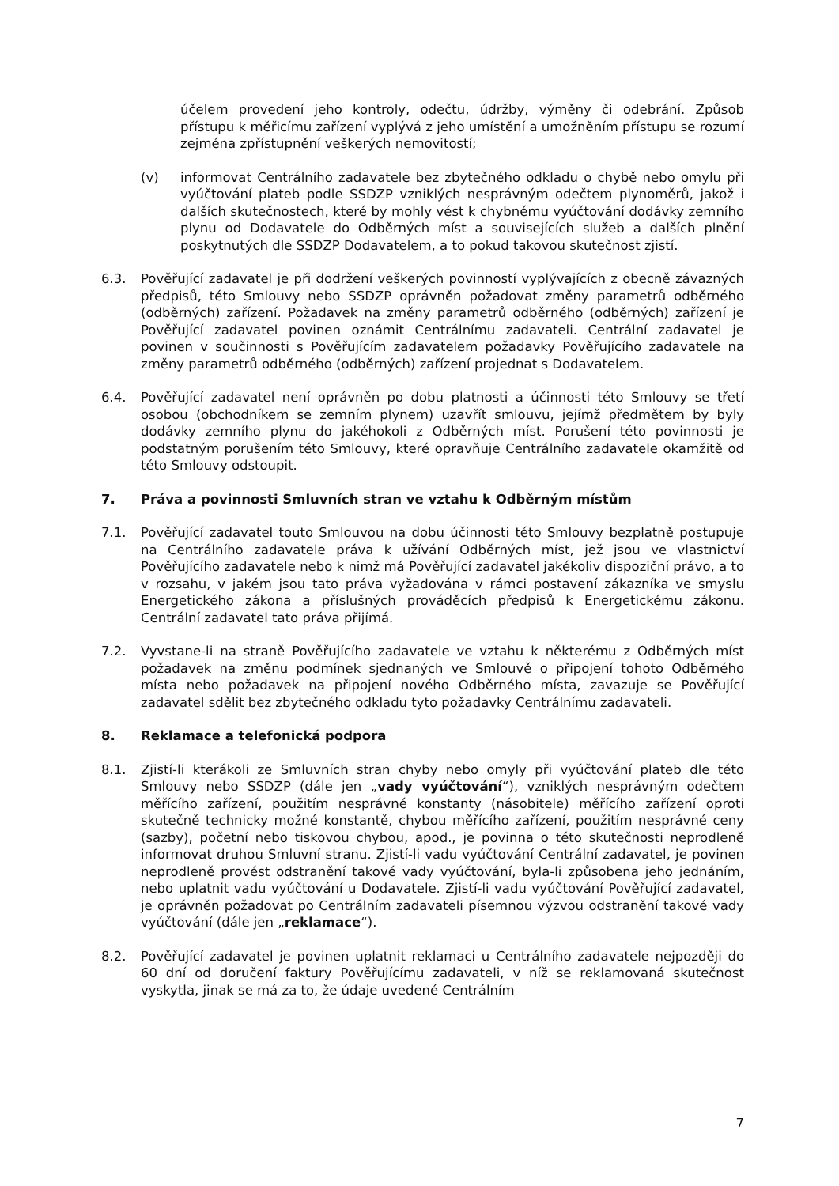účelem provedení jeho kontroly, odečtu, údržby, výměny či odebrání. Způsob přístupu k měřicímu zařízení vyplývá z jeho umístění a umožněním přístupu se rozumí zejména zpřístupnění veškerých nemovitostí;
(v) informovat Centrálního zadavatele bez zbytečného odkladu o chybě nebo omylu při vyúčtování plateb podle SSDZP vzniklých nesprávným odečtem plynoměrů, jakož i dalších skutečnostech, které by mohly vést k chybnému vyúčtování dodávky zemního plynu od Dodavatele do Odběrných míst a souvisejících služeb a dalších plnění poskytnutých dle SSDZP Dodavatelem, a to pokud takovou skutečnost zjistí.
6.3. Pověřující zadavatel je při dodržení veškerých povinností vyplývajících z obecně závazných předpisů, této Smlouvy nebo SSDZP oprávněn požadovat změny parametrů odběrného (odběrných) zařízení. Požadavek na změny parametrů odběrného (odběrných) zařízení je Pověřující zadavatel povinen oznámit Centrálnímu zadavateli. Centrální zadavatel je povinen v součinnosti s Pověřujícím zadavatelem požadavky Pověřujícího zadavatele na změny parametrů odběrného (odběrných) zařízení projednat s Dodavatelem.
6.4. Pověřující zadavatel není oprávněn po dobu platnosti a účinnosti této Smlouvy se třetí osobou (obchodníkem se zemním plynem) uzavřít smlouvu, jejímž předmětem by byly dodávky zemního plynu do jakéhokoli z Odběrných míst. Porušení této povinnosti je podstatným porušením této Smlouvy, které opravňuje Centrálního zadavatele okamžitě od této Smlouvy odstoupit.
7. Práva a povinnosti Smluvních stran ve vztahu k Odběrným místům
7.1. Pověřující zadavatel touto Smlouvou na dobu účinnosti této Smlouvy bezplatně postupuje na Centrálního zadavatele práva k užívání Odběrných míst, jež jsou ve vlastnictví Pověřujícího zadavatele nebo k nimž má Pověřující zadavatel jakékoliv dispoziční právo, a to v rozsahu, v jakém jsou tato práva vyžadována v rámci postavení zákazníka ve smyslu Energetického zákona a příslušných prováděcích předpisů k Energetickému zákonu. Centrální zadavatel tato práva přijímá.
7.2. Vyvstane-li na straně Pověřujícího zadavatele ve vztahu k některému z Odběrných míst požadavek na změnu podmínek sjednaných ve Smlouvě o připojení tohoto Odběrného místa nebo požadavek na připojení nového Odběrného místa, zavazuje se Pověřující zadavatel sdělit bez zbytečného odkladu tyto požadavky Centrálnímu zadavateli.
8. Reklamace a telefonická podpora
8.1. Zjistí-li kterákoli ze Smluvních stran chyby nebo omyly při vyúčtování plateb dle této Smlouvy nebo SSDZP (dále jen „vady vyúčtování“), vzniklých nesprávným odečtem měřícího zařízení, použitím nesprávné konstanty (násobitele) měřícího zařízení oproti skutečně technicky možné konstantě, chybou měřícího zařízení, použitím nesprávné ceny (sazby), početní nebo tiskovou chybou, apod., je povinna o této skutečnosti neprodleně informovat druhou Smluvní stranu. Zjistí-li vadu vyúčtování Centrální zadavatel, je povinen neprodleně provést odstranění takové vady vyúčtování, byla-li způsobena jeho jednáním, nebo uplatnit vadu vyúčtování u Dodavatele. Zjistí-li vadu vyúčtování Pověřující zadavatel, je oprávněn požadovat po Centrálním zadavateli písemnou výzvou odstranění takové vady vyúčtování (dále jen „reklamace“).
8.2. Pověřující zadavatel je povinen uplatnit reklamaci u Centrálního zadavatele nejpozději do 60 dní od doručení faktury Pověřujícímu zadavateli, v níž se reklamovaná skutečnost vyskytla, jinak se má za to, že údaje uvedené Centrálním
7